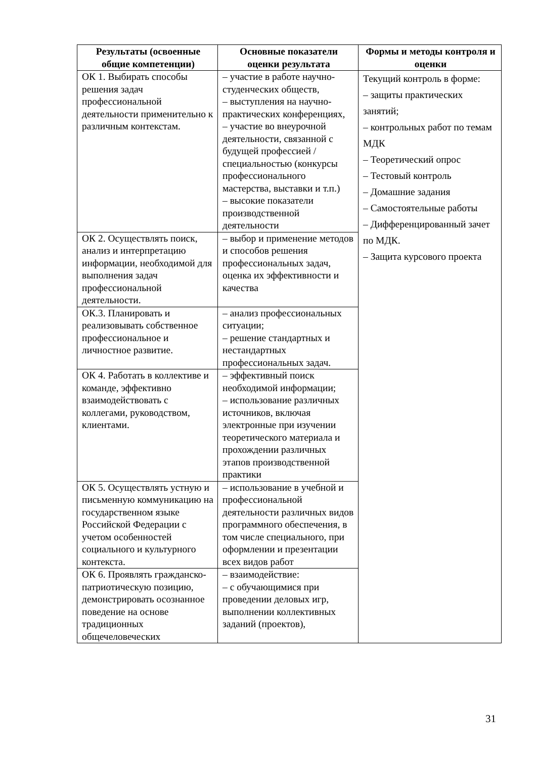| Результаты (освоенные общие компетенции) | Основные показатели оценки результата | Формы и методы контроля и оценки |
| --- | --- | --- |
| ОК 1. Выбирать способы решения задач профессиональной деятельности применительно к различным контекстам. | – участие в работе научно-студенческих обществ, – выступления на научно-практических конференциях, – участие во внеурочной деятельности, связанной с будущей профессией /специальностью (конкурсы профессионального мастерства, выставки и т.п.) – высокие показатели производственной деятельности | Текущий контроль в форме: – защиты практических занятий; – контрольных работ по темам МДК – Теоретический опрос – Тестовый контроль – Домашние задания – Самостоятельные работы – Дифференцированный зачет по МДК. – Защита курсового проекта |
| ОК 2. Осуществлять поиск, анализ и интерпретацию информации, необходимой для выполнения задач профессиональной деятельности. | – выбор и применение методов и способов решения профессиональных задач, оценка их эффективности и качества | |
| ОК.3. Планировать и реализовывать собственное профессиональное и личностное развитие. | – анализ профессиональных ситуации; – решение стандартных и нестандартных профессиональных задач. | |
| ОК 4. Работать в коллективе и команде, эффективно взаимодействовать с коллегами, руководством, клиентами. | – эффективный поиск необходимой информации; – использование различных источников, включая электронные при изучении теоретического материала и прохождении различных этапов производственной практики | |
| ОК 5. Осуществлять устную и письменную коммуникацию на государственном языке Российской Федерации с учетом особенностей социального и культурного контекста. | – использование в учебной и профессиональной деятельности различных видов программного обеспечения, в том числе специального, при оформлении и презентации всех видов работ | |
| ОК 6. Проявлять гражданско-патриотическую позицию, демонстрировать осознанное поведение на основе традиционных общечеловеческих | – взаимодействие: – с обучающимися при проведении деловых игр, выполнении коллективных заданий (проектов), | |
31